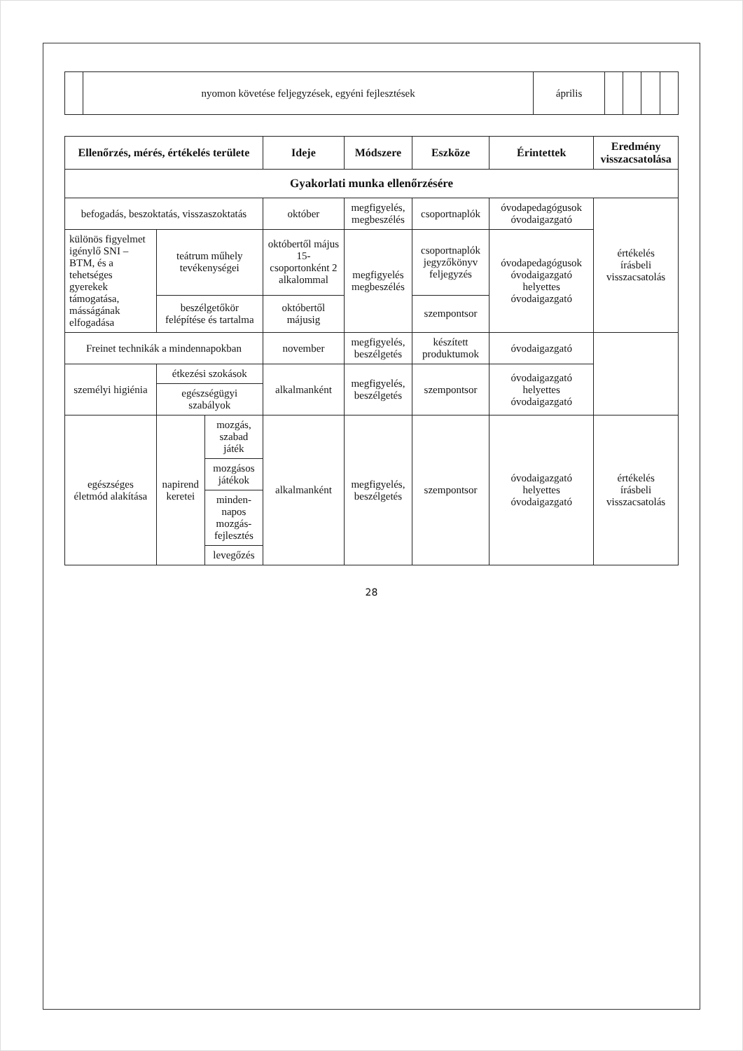| | nyomon követése feljegyzések, egyéni fejlesztések | április | | | | |
| Ellenőrzés, mérés, értékelés területe | | | Ideje | Módszere | Eszköze | Érintettek | Eredmény visszacsatolása |
| --- | --- | --- | --- | --- | --- | --- | --- |
| Gyakorlati munka ellenőrzésére | | | | | | | |
| befogadás, beszoktatás, visszaszoktatás | | | október | megfigyelés, megbeszélés | csoportnaplók | óvodapedagógusok óvodaigazgató | értékelés írásbeli visszacsatolás |
| különös figyelmet igénylő SNI – BTM, és a tehetséges gyerekek támogatása, másságának elfogadása | teátrum műhely tevékenységei | | októbertől május 15- csoportonként 2 alkalommal | megfigyelés megbeszélés | csoportnaplók jegyzőkönyv feljegyzés | óvodapedagógusok óvodaigazgató helyettes óvodaigazgató | |
| | beszélgetőkör felépítése és tartalma | | októbertől májusig | | szempontsor | | |
| Freinet technikák a mindennapokban | | | november | megfigyelés, beszélgetés | készített produktumok | óvodaigazgató | |
| személyi higiénia | étkezési szokások | | alkalmanként | megfigyelés, beszélgetés | szempontsor | óvodaigazgató helyettes óvodaigazgató | |
| | egészségügyi szabályok | | | | | | |
| egészséges életmód alakítása | napirend keretei | mozgás, szabad játék | alkalmanként | megfigyelés, beszélgetés | szempontsor | óvodaigazgató helyettes óvodaigazgató | értékelés írásbeli visszacsatolás |
| | | mozgásos játékok | | | | | |
| | | minden­napos mozgás­fejlesztés | | | | | |
| | | levegőzés | | | | | |
28